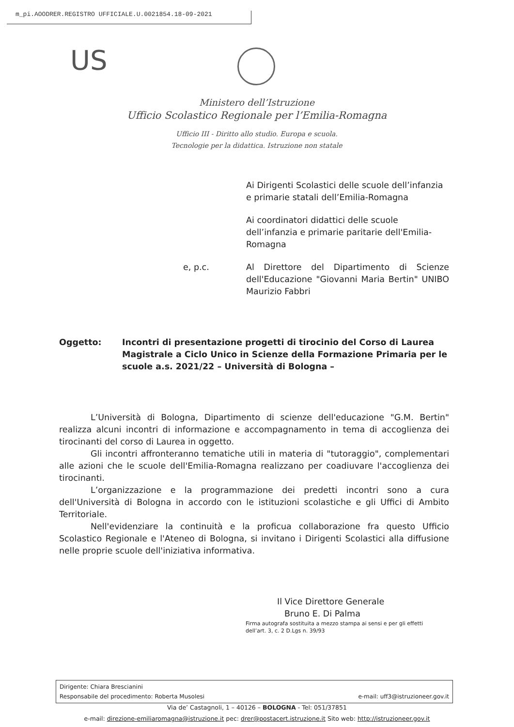m_pi.AOODRER.REGISTRO UFFICIALE.U.0021854.18-09-2021
US
Ministero dell’Istruzione
Ufficio Scolastico Regionale per l’Emilia-Romagna
Ufficio III - Diritto allo studio. Europa e scuola.
Tecnologie per la didattica. Istruzione non statale
Ai Dirigenti Scolastici delle scuole dell’infanzia e primarie statali dell’Emilia-Romagna
Ai coordinatori didattici delle scuole dell’infanzia e primarie paritarie dell'Emilia-Romagna
e, p.c. Al Direttore del Dipartimento di Scienze dell'Educazione "Giovanni Maria Bertin" UNIBO Maurizio Fabbri
Oggetto: Incontri di presentazione progetti di tirocinio del Corso di Laurea Magistrale a Ciclo Unico in Scienze della Formazione Primaria per le scuole a.s. 2021/22 – Università di Bologna –
L’Università di Bologna, Dipartimento di scienze dell'educazione "G.M. Bertin" realizza alcuni incontri di informazione e accompagnamento in tema di accoglienza dei tirocinanti del corso di Laurea in oggetto.
Gli incontri affronteranno tematiche utili in materia di "tutoraggio", complementari alle azioni che le scuole dell'Emilia-Romagna realizzano per coadiuvare l'accoglienza dei tirocinanti.
L’organizzazione e la programmazione dei predetti incontri sono a cura dell'Università di Bologna in accordo con le istituzioni scolastiche e gli Uffici di Ambito Territoriale.
Nell'evidenziare la continuità e la proficua collaborazione fra questo Ufficio Scolastico Regionale e l'Ateneo di Bologna, si invitano i Dirigenti Scolastici alla diffusione nelle proprie scuole dell'iniziativa informativa.
Il Vice Direttore Generale
Bruno E. Di Palma
Firma autografa sostituita a mezzo stampa ai sensi e per gli effetti
dell’art. 3, c. 2 D.Lgs n. 39/93
Dirigente: Chiara Brescianini
Responsabile del procedimento: Roberta Musolesi e-mail: uff3@istruzioneer.gov.it
Via de’ Castagnoli, 1 – 40126 – BOLOGNA - Tel: 051/37851
e-mail: direzione-emiliaromagna@istruzione.it pec: drer@postacert.istruzione.it Sito web: http://istruzioneer.gov.it